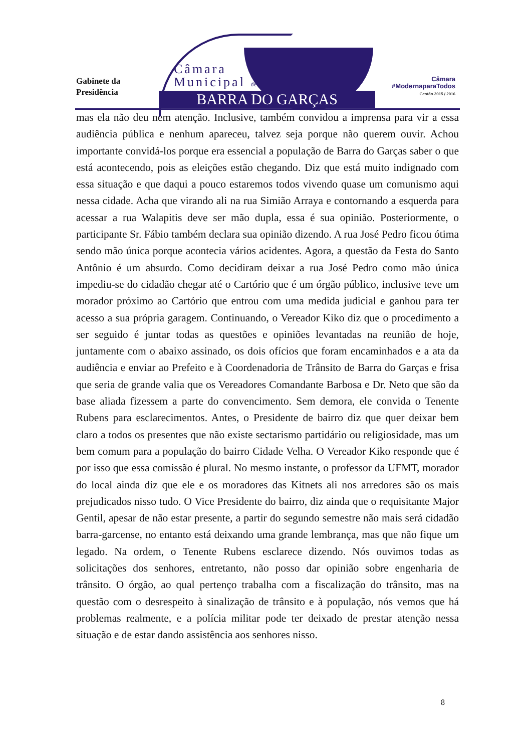Gabinete da
Presidência
Câmara
Municipal de
BARRA DO GARÇAS
Câmara
#ModernaparaTodos
Gestão 2015 / 2016
mas ela não deu nem atenção. Inclusive, também convidou a imprensa para vir a essa audiência pública e nenhum apareceu, talvez seja porque não querem ouvir. Achou importante convidá-los porque era essencial a população de Barra do Garças saber o que está acontecendo, pois as eleições estão chegando. Diz que está muito indignado com essa situação e que daqui a pouco estaremos todos vivendo quase um comunismo aqui nessa cidade. Acha que virando ali na rua Simião Arraya e contornando a esquerda para acessar a rua Walapitis deve ser mão dupla, essa é sua opinião. Posteriormente, o participante Sr. Fábio também declara sua opinião dizendo. A rua José Pedro ficou ótima sendo mão única porque acontecia vários acidentes. Agora, a questão da Festa do Santo Antônio é um absurdo. Como decidiram deixar a rua José Pedro como mão única impediu-se do cidadão chegar até o Cartório que é um órgão público, inclusive teve um morador próximo ao Cartório que entrou com uma medida judicial e ganhou para ter acesso a sua própria garagem. Continuando, o Vereador Kiko diz que o procedimento a ser seguido é juntar todas as questões e opiniões levantadas na reunião de hoje, juntamente com o abaixo assinado, os dois ofícios que foram encaminhados e a ata da audiência e enviar ao Prefeito e à Coordenadoria de Trânsito de Barra do Garças e frisa que seria de grande valia que os Vereadores Comandante Barbosa e Dr. Neto que são da base aliada fizessem a parte do convencimento. Sem demora, ele convida o Tenente Rubens para esclarecimentos. Antes, o Presidente de bairro diz que quer deixar bem claro a todos os presentes que não existe sectarismo partidário ou religiosidade, mas um bem comum para a população do bairro Cidade Velha. O Vereador Kiko responde que é por isso que essa comissão é plural. No mesmo instante, o professor da UFMT, morador do local ainda diz que ele e os moradores das Kitnets ali nos arredores são os mais prejudicados nisso tudo. O Vice Presidente do bairro, diz ainda que o requisitante Major Gentil, apesar de não estar presente, a partir do segundo semestre não mais será cidadão barra-garcense, no entanto está deixando uma grande lembrança, mas que não fique um legado. Na ordem, o Tenente Rubens esclarece dizendo. Nós ouvimos todas as solicitações dos senhores, entretanto, não posso dar opinião sobre engenharia de trânsito. O órgão, ao qual pertenço trabalha com a fiscalização do trânsito, mas na questão com o desrespeito à sinalização de trânsito e à população, nós vemos que há problemas realmente, e a polícia militar pode ter deixado de prestar atenção nessa situação e de estar dando assistência aos senhores nisso.
8